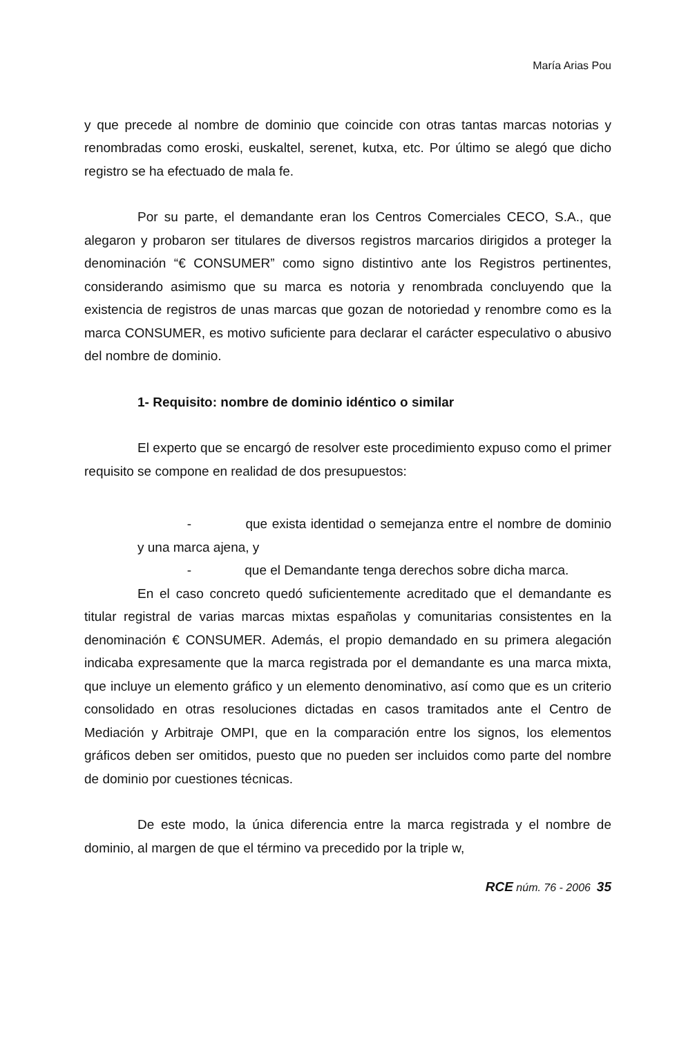María Arias Pou
y que precede al nombre de dominio que coincide con otras tantas marcas notorias y renombradas como eroski, euskaltel, serenet, kutxa, etc. Por último se alegó que dicho registro se ha efectuado de mala fe.
Por su parte, el demandante eran los Centros Comerciales CECO, S.A., que alegaron y probaron ser titulares de diversos registros marcarios dirigidos a proteger la denominación “€ CONSUMER” como signo distintivo ante los Registros pertinentes, considerando asimismo que su marca es notoria y renombrada concluyendo que la existencia de registros de unas marcas que gozan de notoriedad y renombre como es la marca CONSUMER, es motivo suficiente para declarar el carácter especulativo o abusivo del nombre de dominio.
1- Requisito: nombre de dominio idéntico o similar
El experto que se encargó de resolver este procedimiento expuso como el primer requisito se compone en realidad de dos presupuestos:
- que exista identidad o semejanza entre el nombre de dominio y una marca ajena, y
- que el Demandante tenga derechos sobre dicha marca.
En el caso concreto quedó suficientemente acreditado que el demandante es titular registral de varias marcas mixtas españolas y comunitarias consistentes en la denominación € CONSUMER. Además, el propio demandado en su primera alegación indicaba expresamente que la marca registrada por el demandante es una marca mixta, que incluye un elemento gráfico y un elemento denominativo, así como que es un criterio consolidado en otras resoluciones dictadas en casos tramitados ante el Centro de Mediación y Arbitraje OMPI, que en la comparación entre los signos, los elementos gráficos deben ser omitidos, puesto que no pueden ser incluidos como parte del nombre de dominio por cuestiones técnicas.
De este modo, la única diferencia entre la marca registrada y el nombre de dominio, al margen de que el término va precedido por la triple w,
RCE núm. 76 - 2006 35